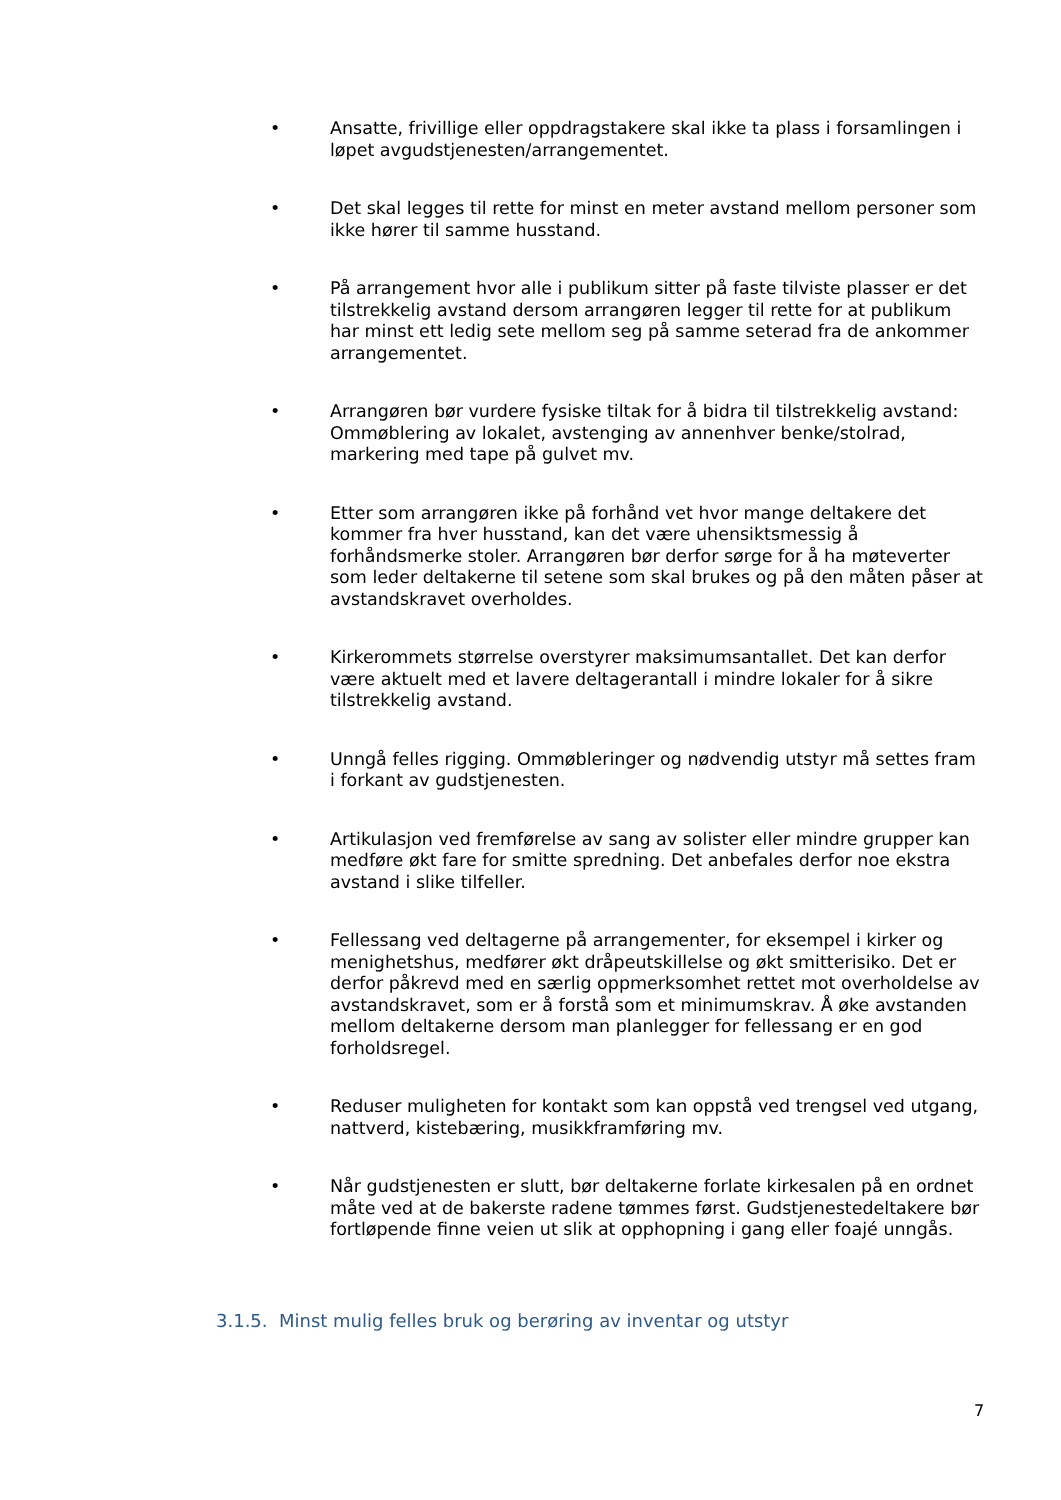• Ansatte, frivillige eller oppdragstakere skal ikke ta plass i forsamlingen i løpet avgudstjenesten/arrangementet.
• Det skal legges til rette for minst en meter avstand mellom personer som ikke hører til samme husstand.
• På arrangement hvor alle i publikum sitter på faste tilviste plasser er det tilstrekkelig avstand dersom arrangøren legger til rette for at publikum har minst ett ledig sete mellom seg på samme seterad fra de ankommer arrangementet.
• Arrangøren bør vurdere fysiske tiltak for å bidra til tilstrekkelig avstand: Ommøblering av lokalet, avstenging av annenhver benke/stolrad, markering med tape på gulvet mv.
• Etter som arrangøren ikke på forhånd vet hvor mange deltakere det kommer fra hver husstand, kan det være uhensiktsmessig å forhåndsmerke stoler. Arrangøren bør derfor sørge for å ha møteverter som leder deltakerne til setene som skal brukes og på den måten påser at avstandskravet overholdes.
• Kirkerommets størrelse overstyrer maksimumsantallet. Det kan derfor være aktuelt med et lavere deltagerantall i mindre lokaler for å sikre tilstrekkelig avstand.
• Unngå felles rigging. Ommøbleringer og nødvendig utstyr må settes fram i forkant av gudstjenesten.
• Artikulasjon ved fremførelse av sang av solister eller mindre grupper kan medføre økt fare for smitte spredning. Det anbefales derfor noe ekstra avstand i slike tilfeller.
• Fellessang ved deltagerne på arrangementer, for eksempel i kirker og menighetshus, medfører økt dråpeutskillelse og økt smitterisiko. Det er derfor påkrevd med en særlig oppmerksomhet rettet mot overholdelse av avstandskravet, som er å forstå som et minimumskrav. Å øke avstanden mellom deltakerne dersom man planlegger for fellessang er en god forholdsregel.
• Reduser muligheten for kontakt som kan oppstå ved trengsel ved utgang, nattverd, kistebæring, musikkframføring mv.
• Når gudstjenesten er slutt, bør deltakerne forlate kirkesalen på en ordnet måte ved at de bakerste radene tømmes først. Gudstjenestedeltakere bør fortløpende finne veien ut slik at opphopning i gang eller foajé unngås.
3.1.5. Minst mulig felles bruk og berøring av inventar og utstyr
7